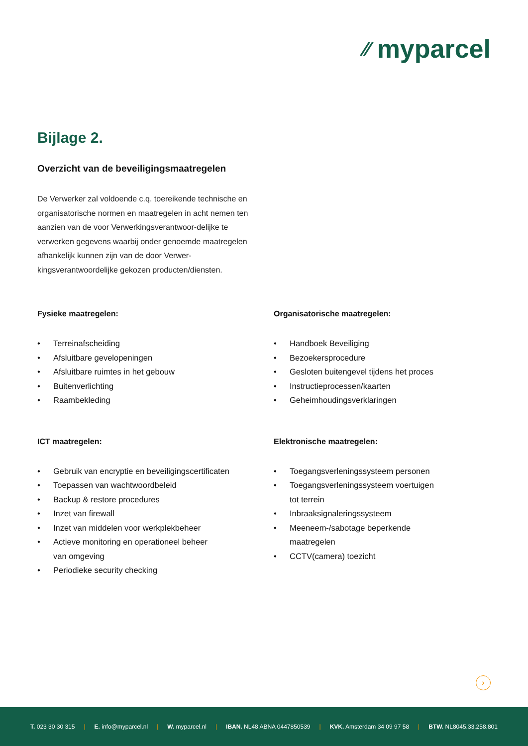⁄⁄ myparcel
Bijlage 2.
Overzicht van de beveiligingsmaatregelen
De Verwerker zal voldoende c.q. toereikende technische en organisatorische normen en maatregelen in acht nemen ten aanzien van de voor Verwerkingsverantwoor-delijke te verwerken gegevens waarbij onder genoemde maatregelen afhankelijk kunnen zijn van de door Verwer-kingsverantwoordelijke gekozen producten/diensten.
Fysieke maatregelen:
• Terreinafscheiding
• Afsluitbare gevelopeningen
• Afsluitbare ruimtes in het gebouw
• Buitenverlichting
• Raambekleding
Organisatorische maatregelen:
• Handboek Beveiliging
• Bezoekersprocedure
• Gesloten buitengevel tijdens het proces
• Instructieprocessen/kaarten
• Geheimhoudingsverklaringen
ICT maatregelen:
• Gebruik van encryptie en beveiligingscertificaten
• Toepassen van wachtwoordbeleid
• Backup & restore procedures
• Inzet van firewall
• Inzet van middelen voor werkplekbeheer
• Actieve monitoring en operationeel beheer
van omgeving
• Periodieke security checking
Elektronische maatregelen:
• Toegangsverleningssysteem personen
• Toegangsverleningssysteem voertuigen
tot terrein
• Inbraaksignaleringssysteem
• Meeneem-/sabotage beperkende
maatregelen
• CCTV(camera) toezicht
›
T. 023 30 30 315 | E. info@myparcel.nl | W. myparcel.nl | IBAN. NL48 ABNA 0447850539 | KVK. Amsterdam 34 09 97 58 | BTW. NL8045.33.258.801